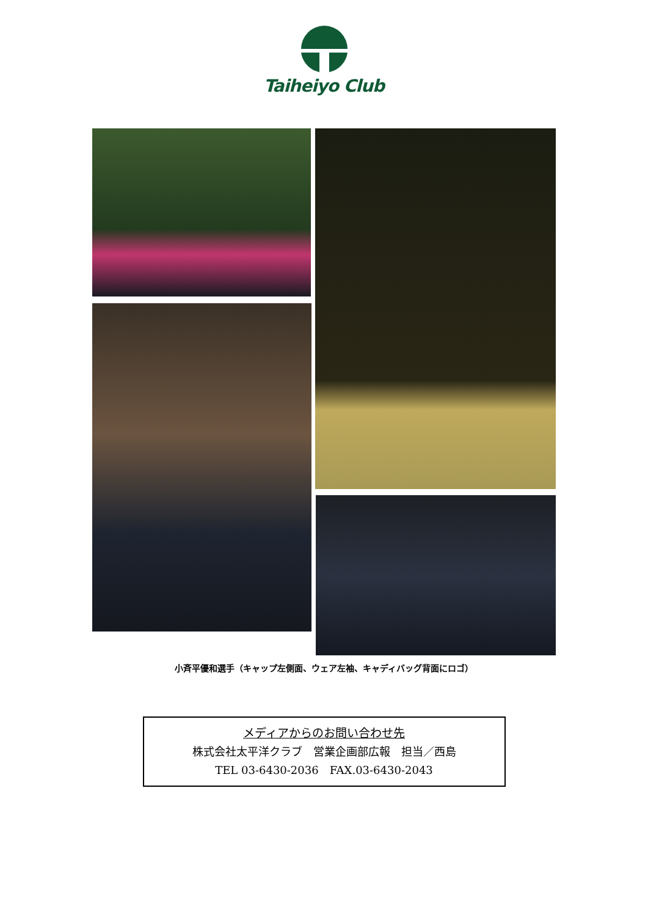Taiheiyo Club
小斉平優和選手（キャップ左側面、ウェア左袖、キャディバッグ背面にロゴ）
メディアからのお問い合わせ先
株式会社太平洋クラブ　営業企画部広報　担当／西島
TEL 03-6430-2036　FAX.03-6430-2043